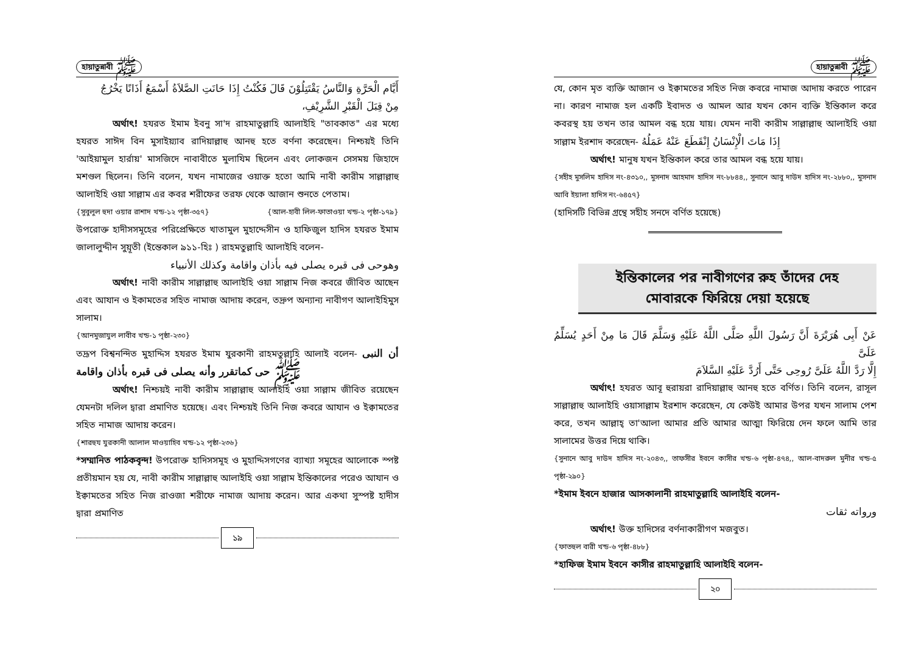হায়াতুন্নাবী ﷺ
أَيَّام الْحَرَّةِ وَالنَّاسُ يَقْتَتِلُوْنَ قَالَ فَكُنْتُ إِذَا حَانَتِ الصَّلاَةُ أَسْمَعُ أَذَانًا يَخْرُجُ
مِنْ قِبَلَ الْقَبْرِ الشَّرِيْفِ،
অর্থাৎ! হযরত ইমাম ইবনু সা'দ রাহমাতুল্লাহি আলাইহি "তাবকাত" এর মধ্যে হযরত সাঈদ বিন মুসাইয়্যাব রাদিয়াল্লাহু আনহু হতে বর্ণনা করেছেন। নিশ্চয়ই তিনি 'আইয়ামুল হার্রায়' মাসজিদে নাবাবীতে মুলাযিম ছিলেন এবং লোকজন সেসময় জিহাদে মশগুল ছিলেন। তিনি বলেন, যখন নামাজের ওয়াক্ত হতো আমি নাবী কারীম সাল্লাল্লাহু আলাইহি ওয়া সাল্লাম এর কবর শরীফের তরফ থেকে আজান শুনতে পেতাম। {আল-হাবী লিল-ফাতাওয়া খন্ড-২ পৃষ্ঠা-১৭৯}
{সুবুলুল হুদা ওয়ার রাশাদ খন্ড-১২ পৃষ্ঠা-৩৫৭}
উপরোক্ত হাদীসসমূহের পরিপ্রেক্ষিতে খাতামুল মুহাদ্দেসীন ও হাফিজুল হাদিস হযরত ইমাম জালালুদ্দীন সুয়ূতী (ইন্তেকাল ৯১১-হিঃ ) রাহমতুল্লাহি আলাইহি বলেন-
وهوحى فى قبره يصلى فيه بأذان واقامة وكذلك الأنبياء
অর্থাৎ! নাবী কারীম সাল্লাল্লাহু আলাইহি ওয়া সাল্লাম নিজ কবরে জীবিত আছেন এবং আযান ও ইকামতের সহিত নামাজ আদায় করেন, তদ্রুপ অন্যান্য নাবীগণ আলাইহিমুস সালাম।
{আনমুজাযুল লাবীব খন্ড-১ পৃষ্ঠা-২৩০}
তদ্রূপ বিশ্বনন্দিত মুহাদ্দিস হযরত ইমাম যুরকানী রাহমতুল্লাহি আলাই বলেন- أن النبى ﷺ حى كماتقرر وأنه يصلى فى قبره بأذان واقامة
অর্থাৎ! নিশ্চয়ই নাবী কারীম সাল্লাল্লাহু আলাইহি ওয়া সাল্লাম জীবিত রয়েছেন যেমনটা দলিল দ্বারা প্রমাণিত হয়েছে। এবং নিশ্চয়ই তিনি নিজ কবরে আযান ও ইক্বামতের সহিত নামাজ আদায় করেন।
{শারহুয যুরকানী আলাল মাওয়াহিব খন্ড-১২ পৃষ্ঠা-২৩৬}
*সম্মানিত পাঠকবৃন্দ! উপরোক্ত হাদিসসমূহ ও মুহাদ্দিসগণের ব্যাখ্যা সমূহের আলোকে স্পষ্ট প্রতীয়মান হয় যে, নাবী কারীম সাল্লাল্লাহু আলাইহি ওয়া সাল্লাম ইন্তিকালের পরেও আযান ও ইক্বামতের সহিত নিজ রাওজা শরীফে নামাজ আদায় করেন। আর একথা সুস্পষ্ট হাদীস দ্বারা প্রমাণিত
১৯
হায়াতুন্নাবী ﷺ
যে, কোন মৃত ব্যক্তি আজান ও ইক্বামতের সহিত নিজ কবরে নামাজ আদায় করতে পারেন না। কারণ নামাজ হল একটি ইবাদত ও আমল আর যখন কোন ব্যক্তি ইন্তিকাল করে কবরস্থ হয় তখন তার আমল বন্ধ হয়ে যায়। যেমন নাবী কারীম সাল্লাল্লাহু আলাইহি ওয়া সাল্লাম ইরশাদ করেছেন- إِذَا مَاتَ الْإِنْسَانُ إِنْقَطَعَ عَنْهُ عَمَلُهُ
অর্থাৎ! মানুষ যখন ইন্তিকাল করে তার আমল বন্ধ হয়ে যায়।
{সহীহ মুসলিম হাদিস নং-৪৩১০,, মুসনাদ আহমাদ হাদিস নং-৮৮৪৪,, সুনানে আবু দাউদ হাদিস নং-২৮৮০,, মুসনাদ আবি ইয়ালা হাদিস নং-৬৪৫৭}
(হাদিসটি বিভিন্ন গ্রন্থে সহীহ সনদে বর্ণিত হয়েছে)
ইন্তিকালের পর নাবীগণের রুহ তাঁদের দেহ
মোবারকে ফিরিয়ে দেয়া হয়েছে
عَنْ أَبِى هُرَيْرَةَ أَنَّ رَسُولَ اللَّهِ صَلَّى اللَّهُ عَلَيْهِ وَسَلَّمَ قَالَ مَا مِنْ أَحَدٍ يُسَلِّمُ عَلَىَّ
إِلَّا رَدَّ اللَّهُ عَلَىَّ رُوحِى حَتَّى أَرُدَّ عَلَيْهِ السَّلاَمَ
অর্থাৎ! হযরত আবূ হুরায়রা রাদিয়াল্লাহু আনহু হতে বর্ণিত। তিনি বলেন, রাসূল সাল্লাল্লাহু আলাইহি ওয়াসাল্লাম ইরশাদ করেছেন, যে কেউই আমার উপর যখন সালাম পেশ করে, তখন আল্লাহ্ তা'আলা আমার প্রতি আমার আত্মা ফিরিয়ে দেন ফলে আমি তার সালামের উত্তর দিয়ে থাকি।
{সুনানে আবু দাউদ হাদিস নং-২০৪৩,, তাফসীর ইবনে কাসীর খন্ড-৬ পৃষ্ঠা-৪৭৪,, আল-বাদরুল মুনীর খন্ড-৫ পৃষ্ঠা-২৯০}
*ইমাম ইবনে হাজার আসকালানী রাহমাতুল্লাহি আলাইহি বলেন-
ورواته ثقات
অর্থাৎ! উক্ত হাদিসের বর্ণনাকারীগণ মজবুত।
{ফাতহুল বারী খন্ড-৬ পৃষ্ঠা-৪৮৮}
*হাফিজ ইমাম ইবনে কাসীর রাহমাতুল্লাহি আলাইহি বলেন-
২০